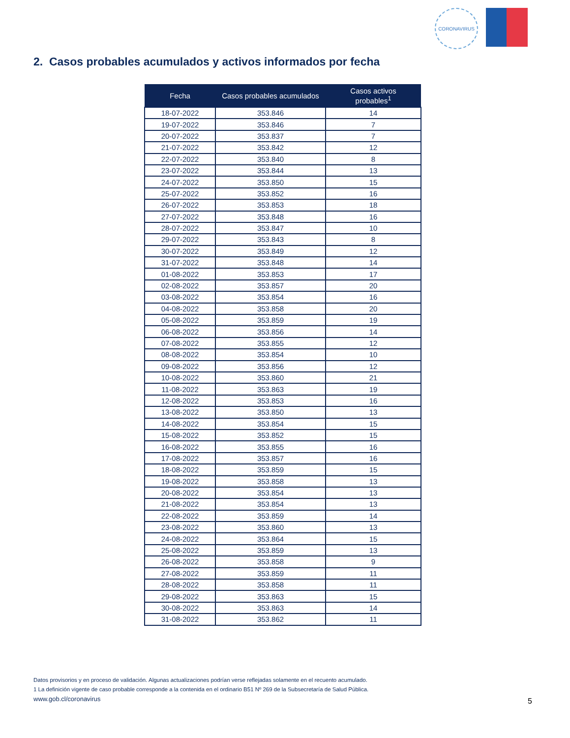CORONAVIRUS
2. Casos probables acumulados y activos informados por fecha
| Fecha | Casos probables acumulados | Casos activos probables<sup>1</sup> |
| --- | --- | --- |
| 18-07-2022 | 353.846 | 14 |
| 19-07-2022 | 353.846 | 7 |
| 20-07-2022 | 353.837 | 7 |
| 21-07-2022 | 353.842 | 12 |
| 22-07-2022 | 353.840 | 8 |
| 23-07-2022 | 353.844 | 13 |
| 24-07-2022 | 353.850 | 15 |
| 25-07-2022 | 353.852 | 16 |
| 26-07-2022 | 353.853 | 18 |
| 27-07-2022 | 353.848 | 16 |
| 28-07-2022 | 353.847 | 10 |
| 29-07-2022 | 353.843 | 8 |
| 30-07-2022 | 353.849 | 12 |
| 31-07-2022 | 353.848 | 14 |
| 01-08-2022 | 353.853 | 17 |
| 02-08-2022 | 353.857 | 20 |
| 03-08-2022 | 353.854 | 16 |
| 04-08-2022 | 353.858 | 20 |
| 05-08-2022 | 353.859 | 19 |
| 06-08-2022 | 353.856 | 14 |
| 07-08-2022 | 353.855 | 12 |
| 08-08-2022 | 353.854 | 10 |
| 09-08-2022 | 353.856 | 12 |
| 10-08-2022 | 353.860 | 21 |
| 11-08-2022 | 353.863 | 19 |
| 12-08-2022 | 353.853 | 16 |
| 13-08-2022 | 353.850 | 13 |
| 14-08-2022 | 353.854 | 15 |
| 15-08-2022 | 353.852 | 15 |
| 16-08-2022 | 353.855 | 16 |
| 17-08-2022 | 353.857 | 16 |
| 18-08-2022 | 353.859 | 15 |
| 19-08-2022 | 353.858 | 13 |
| 20-08-2022 | 353.854 | 13 |
| 21-08-2022 | 353.854 | 13 |
| 22-08-2022 | 353.859 | 14 |
| 23-08-2022 | 353.860 | 13 |
| 24-08-2022 | 353.864 | 15 |
| 25-08-2022 | 353.859 | 13 |
| 26-08-2022 | 353.858 | 9 |
| 27-08-2022 | 353.859 | 11 |
| 28-08-2022 | 353.858 | 11 |
| 29-08-2022 | 353.863 | 15 |
| 30-08-2022 | 353.863 | 14 |
| 31-08-2022 | 353.862 | 11 |
Datos provisorios y en proceso de validación. Algunas actualizaciones podrían verse reflejadas solamente en el recuento acumulado.
1 La definición vigente de caso probable corresponde a la contenida en el ordinario B51 Nº 269 de la Subsecretaría de Salud Pública.
www.gob.cl/coronavirus
5